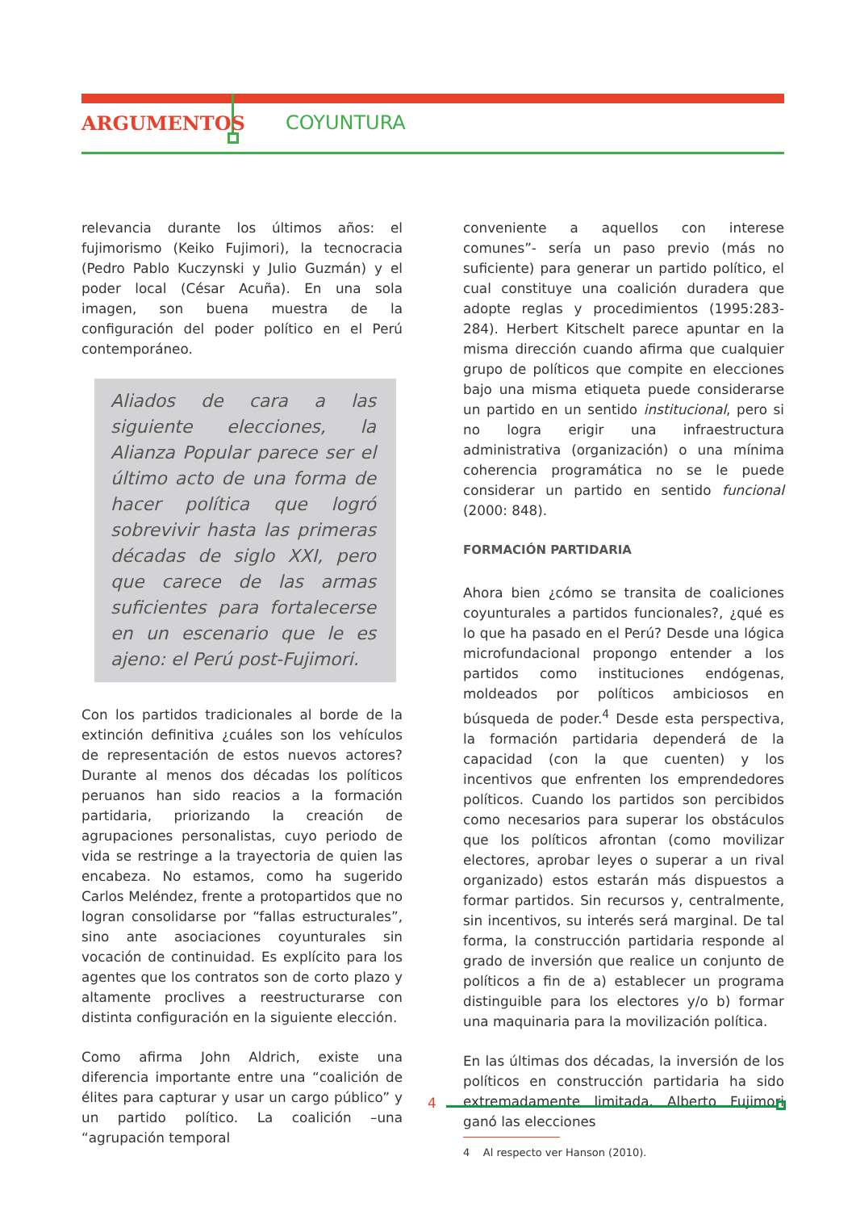ARGUMENTOS COYUNTURA
relevancia durante los últimos años: el fujimorismo (Keiko Fujimori), la tecnocracia (Pedro Pablo Kuczynski y Julio Guzmán) y el poder local (César Acuña). En una sola imagen, son buena muestra de la configuración del poder político en el Perú contemporáneo.
Aliados de cara a las siguiente elecciones, la Alianza Popular parece ser el último acto de una forma de hacer política que logró sobrevivir hasta las primeras décadas de siglo XXI, pero que carece de las armas suficientes para fortalecerse en un escenario que le es ajeno: el Perú post-Fujimori.
Con los partidos tradicionales al borde de la extinción definitiva ¿cuáles son los vehículos de representación de estos nuevos actores? Durante al menos dos décadas los políticos peruanos han sido reacios a la formación partidaria, priorizando la creación de agrupaciones personalistas, cuyo periodo de vida se restringe a la trayectoria de quien las encabeza. No estamos, como ha sugerido Carlos Meléndez, frente a protopartidos que no logran consolidarse por “fallas estructurales”, sino ante asociaciones coyunturales sin vocación de continuidad. Es explícito para los agentes que los contratos son de corto plazo y altamente proclives a reestructurarse con distinta configuración en la siguiente elección.
Como afirma John Aldrich, existe una diferencia importante entre una “coalición de élites para capturar y usar un cargo público” y un partido político. La coalición –una “agrupación temporal
conveniente a aquellos con interese comunes”- sería un paso previo (más no suficiente) para generar un partido político, el cual constituye una coalición duradera que adopte reglas y procedimientos (1995:283-284). Herbert Kitschelt parece apuntar en la misma dirección cuando afirma que cualquier grupo de políticos que compite en elecciones bajo una misma etiqueta puede considerarse un partido en un sentido institucional, pero si no logra erigir una infraestructura administrativa (organización) o una mínima coherencia programática no se le puede considerar un partido en sentido funcional (2000: 848).
FORMACIÓN PARTIDARIA
Ahora bien ¿cómo se transita de coaliciones coyunturales a partidos funcionales?, ¿qué es lo que ha pasado en el Perú? Desde una lógica microfundacional propongo entender a los partidos como instituciones endógenas, moldeados por políticos ambiciosos en búsqueda de poder.<sup>4</sup> Desde esta perspectiva, la formación partidaria dependerá de la capacidad (con la que cuenten) y los incentivos que enfrenten los emprendedores políticos. Cuando los partidos son percibidos como necesarios para superar los obstáculos que los políticos afrontan (como movilizar electores, aprobar leyes o superar a un rival organizado) estos estarán más dispuestos a formar partidos. Sin recursos y, centralmente, sin incentivos, su interés será marginal. De tal forma, la construcción partidaria responde al grado de inversión que realice un conjunto de políticos a fin de a) establecer un programa distinguible para los electores y/o b) formar una maquinaria para la movilización política.
En las últimas dos décadas, la inversión de los políticos en construcción partidaria ha sido extremadamente limitada. Alberto Fujimori ganó las elecciones
4 Al respecto ver Hanson (2010).
4